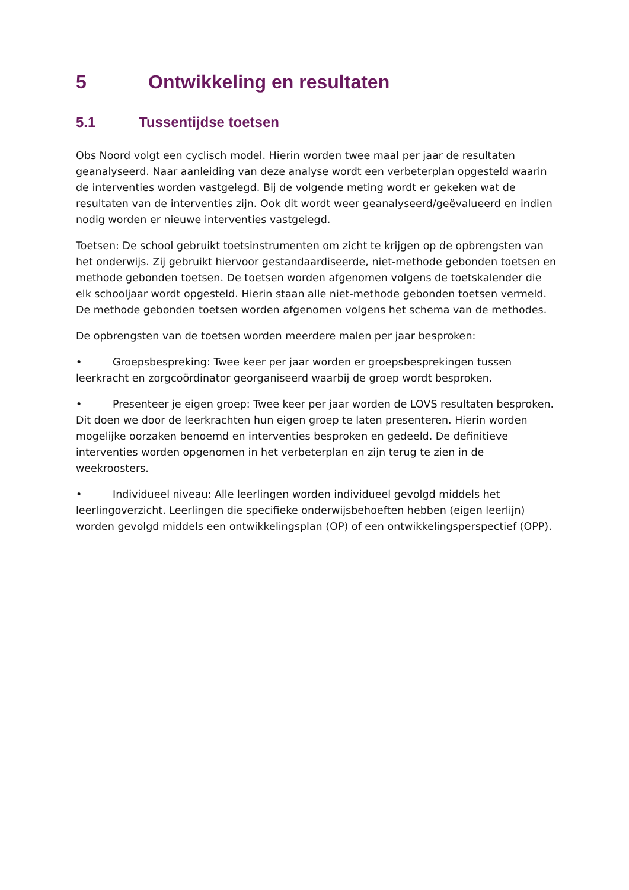5 Ontwikkeling en resultaten
5.1 Tussentijdse toetsen
Obs Noord volgt een cyclisch model. Hierin worden twee maal per jaar de resultaten geanalyseerd. Naar aanleiding van deze analyse wordt een verbeterplan opgesteld waarin de interventies worden vastgelegd. Bij de volgende meting wordt er gekeken wat de resultaten van de interventies zijn. Ook dit wordt weer geanalyseerd/geëvalueerd en indien nodig worden er nieuwe interventies vastgelegd.
Toetsen: De school gebruikt toetsinstrumenten om zicht te krijgen op de opbrengsten van het onderwijs. Zij gebruikt hiervoor gestandaardiseerde, niet-methode gebonden toetsen en methode gebonden toetsen. De toetsen worden afgenomen volgens de toetskalender die elk schooljaar wordt opgesteld. Hierin staan alle niet-methode gebonden toetsen vermeld. De methode gebonden toetsen worden afgenomen volgens het schema van de methodes.
De opbrengsten van de toetsen worden meerdere malen per jaar besproken:
• Groepsbespreking: Twee keer per jaar worden er groepsbesprekingen tussen leerkracht en zorgcoördinator georganiseerd waarbij de groep wordt besproken.
• Presenteer je eigen groep: Twee keer per jaar worden de LOVS resultaten besproken. Dit doen we door de leerkrachten hun eigen groep te laten presenteren. Hierin worden mogelijke oorzaken benoemd en interventies besproken en gedeeld. De definitieve interventies worden opgenomen in het verbeterplan en zijn terug te zien in de weekroosters.
• Individueel niveau: Alle leerlingen worden individueel gevolgd middels het leerlingoverzicht. Leerlingen die specifieke onderwijsbehoeften hebben (eigen leerlijn) worden gevolgd middels een ontwikkelingsplan (OP) of een ontwikkelingsperspectief (OPP).